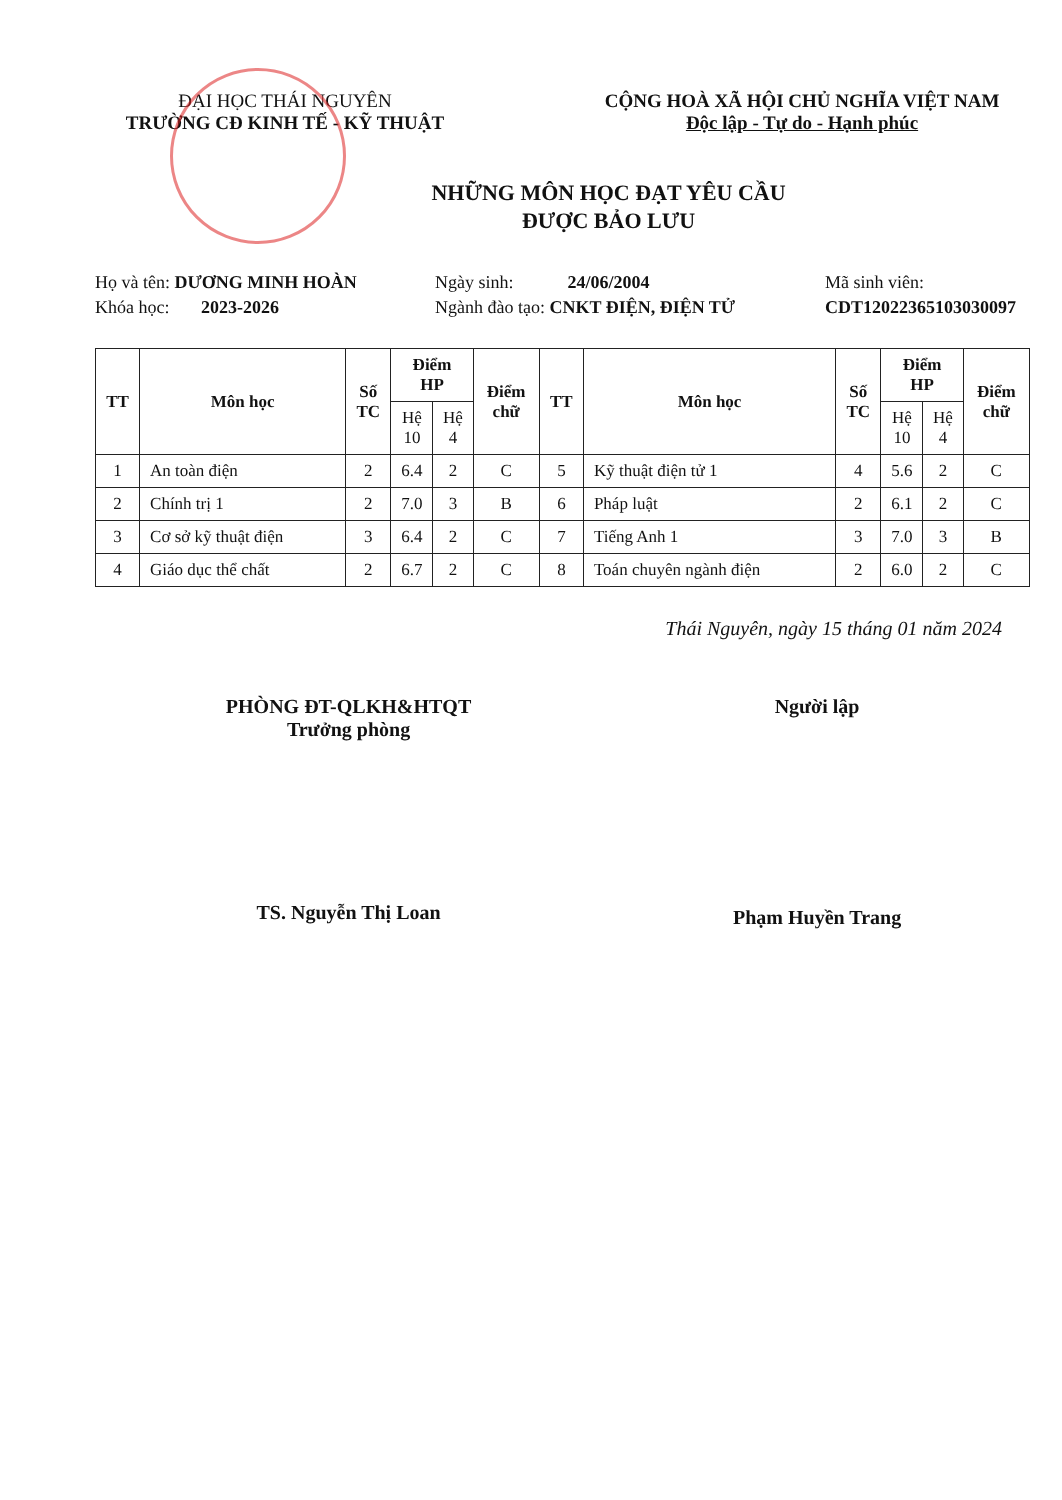ĐẠI HỌC THÁI NGUYÊN
TRƯỜNG CĐ KINH TẾ - KỸ THUẬT
CỘNG HOÀ XÃ HỘI CHỦ NGHĨA VIỆT NAM
Độc lập - Tự do - Hạnh phúc
NHỮNG MÔN HỌC ĐẠT YÊU CẦU
ĐƯỢC BẢO LƯU
Họ và tên: DƯƠNG MINH HOÀN
Khóa học: 2023-2026
Ngày sinh: 24/06/2004
Ngành đào tạo: CNKT ĐIỆN, ĐIỆN TỬ
Mã sinh viên:
CDT12022365103030097
| TT | Môn học | Số TC | Điểm HP | | Điểm chữ | TT | Môn học | Số TC | Điểm HP | | Điểm chữ |
| --- | --- | --- | --- | --- | --- | --- | --- | --- | --- | --- | --- |
| | | | Hệ 10 | Hệ 4 | | | | | Hệ 10 | Hệ 4 | |
| 1 | An toàn điện | 2 | 6.4 | 2 | C | 5 | Kỹ thuật điện tử 1 | 4 | 5.6 | 2 | C |
| 2 | Chính trị 1 | 2 | 7.0 | 3 | B | 6 | Pháp luật | 2 | 6.1 | 2 | C |
| 3 | Cơ sở kỹ thuật điện | 3 | 6.4 | 2 | C | 7 | Tiếng Anh 1 | 3 | 7.0 | 3 | B |
| 4 | Giáo dục thể chất | 2 | 6.7 | 2 | C | 8 | Toán chuyên ngành điện | 2 | 6.0 | 2 | C |
Thái Nguyên, ngày 15 tháng 01 năm 2024
PHÒNG ĐT-QLKH&HTQT
Trưởng phòng
TS. Nguyễn Thị Loan
Người lập
Phạm Huyền Trang